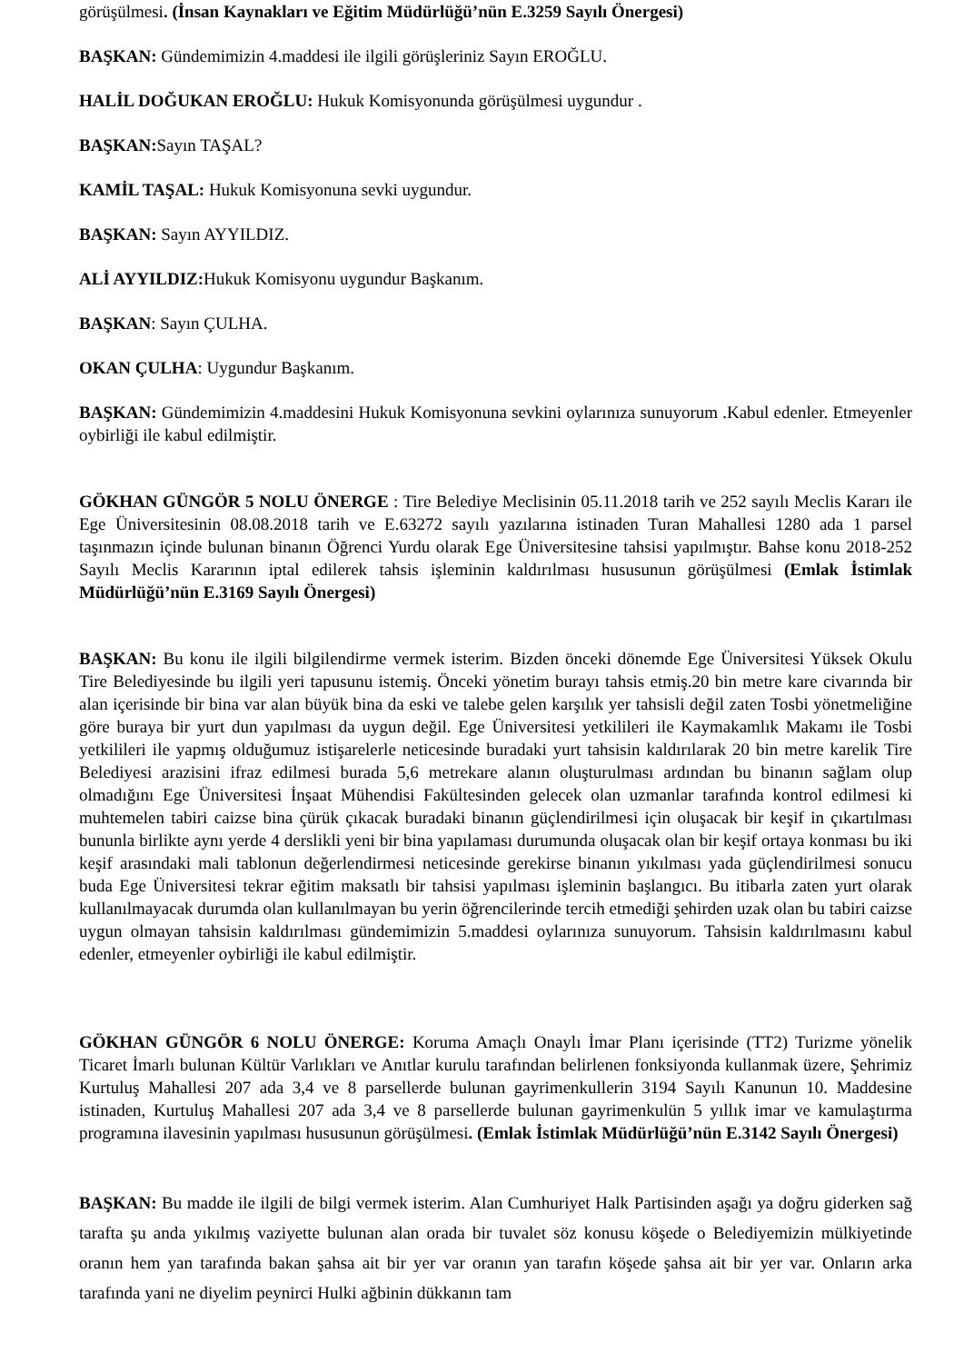görüşülmesi. (İnsan Kaynakları ve Eğitim Müdürlüğü’nün E.3259 Sayılı Önergesi)
BAŞKAN: Gündemimizin 4.maddesi ile ilgili görüşleriniz Sayın EROĞLU.
HALİL DOĞUKAN EROĞLU: Hukuk Komisyonunda görüşülmesi uygundur .
BAŞKAN: Sayın TAŞAL?
KAMİL TAŞAL: Hukuk Komisyonuna sevki uygundur.
BAŞKAN: Sayın AYYILDIZ.
ALİ AYYILDIZ: Hukuk Komisyonu uygundur Başkanım.
BAŞKAN: Sayın ÇULHA.
OKAN ÇULHA: Uygundur Başkanım.
BAŞKAN: Gündemimizin 4.maddesini Hukuk Komisyonuna sevkini oylarınıza sunuyorum .Kabul edenler. Etmeyenler oybirliği ile kabul edilmiştir.
GÖKHAN GÜNGÖR 5 NOLU ÖNERGE : Tire Belediye Meclisinin 05.11.2018 tarih ve 252 sayılı Meclis Kararı ile Ege Üniversitesinin 08.08.2018 tarih ve E.63272 sayılı yazılarına istinaden Turan Mahallesi 1280 ada 1 parsel taşınmazın içinde bulunan binanın Öğrenci Yurdu olarak Ege Üniversitesine tahsisi yapılmıştır. Bahse konu 2018-252 Sayılı Meclis Kararının iptal edilerek tahsis işleminin kaldırılması hususunun görüşülmesi (Emlak İstimlak Müdürlüğü’nün E.3169 Sayılı Önergesi)
BAŞKAN: Bu konu ile ilgili bilgilendirme vermek isterim. Bizden önceki dönemde Ege Üniversitesi Yüksek Okulu Tire Belediyesinde bu ilgili yeri tapusunu istemiş. Önceki yönetim burayı tahsis etmiş.20 bin metre kare civarında bir alan içerisinde bir bina var alan büyük bina da eski ve talebe gelen karşılık yer tahsisli değil zaten Tosbi yönetmeliğine göre buraya bir yurt dun yapılması da uygun değil. Ege Üniversitesi yetkilileri ile Kaymakamlık Makamı ile Tosbi yetkilileri ile yapmış olduğumuz istişarelerle neticesinde buradaki yurt tahsisin kaldırılarak 20 bin metre karelik Tire Belediyesi arazisini ifraz edilmesi burada 5,6 metrekare alanın oluşturulması ardından bu binanın sağlam olup olmadığını Ege Üniversitesi İnşaat Mühendisi Fakültesinden gelecek olan uzmanlar tarafında kontrol edilmesi ki muhtemelen tabiri caizse bina çürük çıkacak buradaki binanın güçlendirilmesi için oluşacak bir keşif in çıkartılması bununla birlikte aynı yerde 4 derslikli yeni bir bina yapılaması durumunda oluşacak olan bir keşif ortaya konması bu iki keşif arasındaki mali tablonun değerlendirmesi neticesinde gerekirse binanın yıkılması yada güçlendirilmesi sonucu buda Ege Üniversitesi tekrar eğitim maksatlı bir tahsisi yapılması işleminin başlangıcı. Bu itibarla zaten yurt olarak kullanılmayacak durumda olan kullanılmayan bu yerin öğrencilerinde tercih etmediği şehirden uzak olan bu tabiri caizse uygun olmayan tahsisin kaldırılması gündemimizin 5.maddesi oylarınıza sunuyorum. Tahsisin kaldırılmasını kabul edenler, etmeyenler oybirliği ile kabul edilmiştir.
GÖKHAN GÜNGÖR 6 NOLU ÖNERGE: Koruma Amaçlı Onaylı İmar Planı içerisinde (TT2) Turizme yönelik Ticaret İmarlı bulunan Kültür Varlıkları ve Anıtlar kurulu tarafından belirlenen fonksiyonda kullanmak üzere, Şehrimiz Kurtuluş Mahallesi 207 ada 3,4 ve 8 parsellerde bulunan gayrimenkullerin 3194 Sayılı Kanunun 10. Maddesine istinaden, Kurtuluş Mahallesi 207 ada 3,4 ve 8 parsellerde bulunan gayrimenkulün 5 yıllık imar ve kamulaştırma programına ilavesinin yapılması hususunun görüşülmesi. (Emlak İstimlak Müdürlüğü’nün E.3142 Sayılı Önergesi)
BAŞKAN: Bu madde ile ilgili de bilgi vermek isterim. Alan Cumhuriyet Halk Partisinden aşağı ya doğru giderken sağ tarafta şu anda yıkılmış vaziyette bulunan alan orada bir tuvalet söz konusu köşede o Belediyemizin mülkiyetinde oranın hem yan tarafında bakan şahsa ait bir yer var oranın yan tarafın köşede şahsa ait bir yer var. Onların arka tarafında yani ne diyelim peynirci Hulki ağbinin dükkanın tam